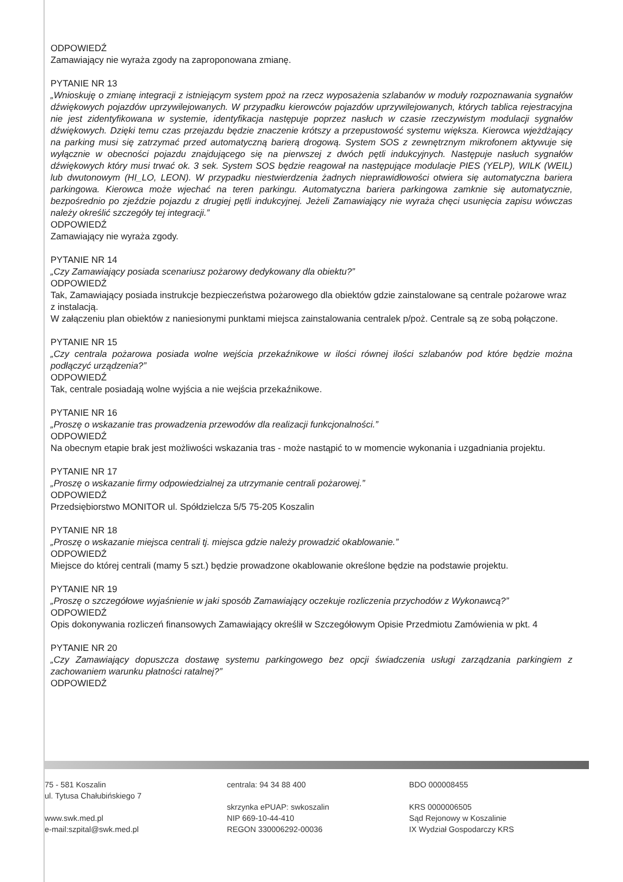ODPOWIEDŹ
Zamawiający nie wyraża zgody na zaproponowana zmianę.
PYTANIE NR 13
„Wnioskuję o zmianę integracji z istniejącym system ppoż na rzecz wyposażenia szlabanów w moduły rozpoznawania sygnałów dźwiękowych pojazdów uprzywilejowanych. W przypadku kierowców pojazdów uprzywilejowanych, których tablica rejestracyjna nie jest zidentyfikowana w systemie, identyfikacja następuje poprzez nasłuch w czasie rzeczywistym modulacji sygnałów dźwiękowych. Dzięki temu czas przejazdu będzie znaczenie krótszy a przepustowość systemu większa. Kierowca wjeżdżający na parking musi się zatrzymać przed automatyczną barierą drogową. System SOS z zewnętrznym mikrofonem aktywuje się wyłącznie w obecności pojazdu znajdującego się na pierwszej z dwóch pętli indukcyjnych. Następuje nasłuch sygnałów dźwiękowych który musi trwać ok. 3 sek. System SOS będzie reagował na następujące modulacje PIES (YELP), WILK (WEIL) lub dwutonowym (HI_LO, LEON). W przypadku niestwierdzenia żadnych nieprawidłowości otwiera się automatyczna bariera parkingowa. Kierowca może wjechać na teren parkingu. Automatyczna bariera parkingowa zamknie się automatycznie, bezpośrednio po zjeździe pojazdu z drugiej pętli indukcyjnej. Jeżeli Zamawiający nie wyraża chęci usunięcia zapisu wówczas należy określić szczegóły tej integracji.”
ODPOWIEDŹ
Zamawiający nie wyraża zgody.
PYTANIE NR 14
„Czy Zamawiający posiada scenariusz pożarowy dedykowany dla obiektu?”
ODPOWIEDŹ
Tak, Zamawiający posiada instrukcje bezpieczeństwa pożarowego dla obiektów gdzie zainstalowane są centrale pożarowe wraz z instalacją.
W załączeniu plan obiektów z naniesionymi punktami miejsca zainstalowania centralek p/poż. Centrale są ze sobą połączone.
PYTANIE NR 15
„Czy centrala pożarowa posiada wolne wejścia przekaźnikowe w ilości równej ilości szlabanów pod które będzie można podłączyć urządzenia?”
ODPOWIEDŹ
Tak, centrale posiadają wolne wyjścia a nie wejścia przekaźnikowe.
PYTANIE NR 16
„Proszę o wskazanie tras prowadzenia przewodów dla realizacji funkcjonalności.”
ODPOWIEDŹ
Na obecnym etapie brak jest możliwości wskazania tras - może nastąpić to w momencie wykonania i uzgadniania projektu.
PYTANIE NR 17
„Proszę o wskazanie firmy odpowiedzialnej za utrzymanie centrali pożarowej.”
ODPOWIEDŹ
Przedsiębiorstwo MONITOR ul. Spółdzielcza 5/5 75-205 Koszalin
PYTANIE NR 18
„Proszę o wskazanie miejsca centrali tj. miejsca gdzie należy prowadzić okablowanie.”
ODPOWIEDŹ
Miejsce do której centrali (mamy 5 szt.) będzie prowadzone okablowanie określone będzie na podstawie projektu.
PYTANIE NR 19
„Proszę o szczegółowe wyjaśnienie w jaki sposób Zamawiający oczekuje rozliczenia przychodów z Wykonawcą?”
ODPOWIEDŹ
Opis dokonywania rozliczeń finansowych Zamawiający określił w Szczegółowym Opisie Przedmiotu Zamówienia w pkt. 4
PYTANIE NR 20
„Czy Zamawiający dopuszcza dostawę systemu parkingowego bez opcji świadczenia usługi zarządzania parkingiem z zachowaniem warunku płatności ratalnej?”
ODPOWIEDŹ
75 - 581 Koszalin
ul. Tytusa Chałubińskiego 7
www.swk.med.pl
e-mail:szpital@swk.med.pl
centrala: 94 34 88 400
skrzynka ePUAP: swkoszalin
NIP 669-10-44-410
REGON 330006292-00036
BDO 000008455
KRS 0000006505
Sąd Rejonowy w Koszalinie
IX Wydział Gospodarczy KRS